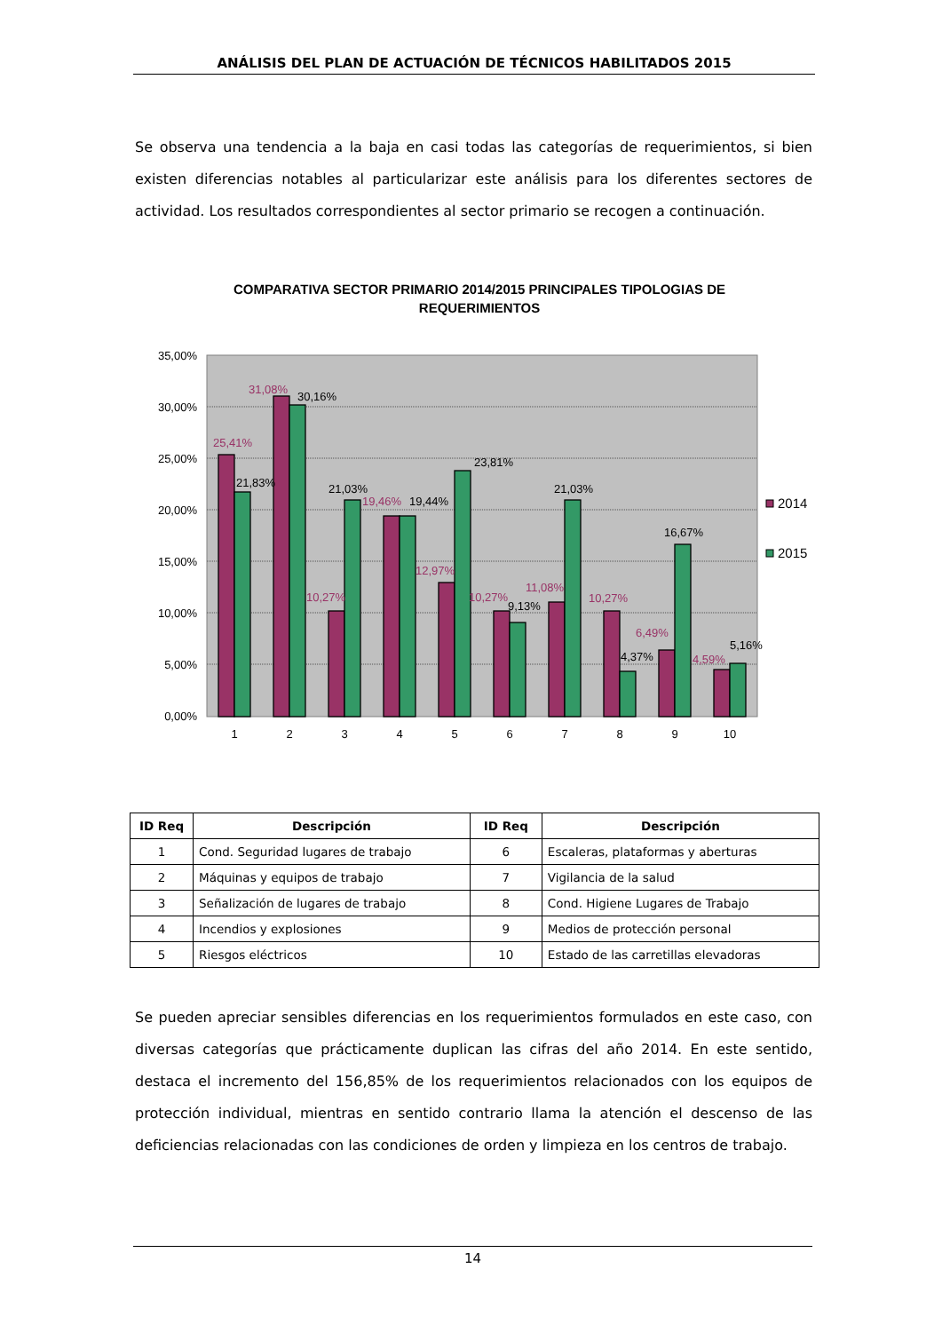ANÁLISIS DEL PLAN DE ACTUACIÓN DE TÉCNICOS HABILITADOS 2015
Se observa una tendencia a la baja en casi todas las categorías de requerimientos, si bien existen diferencias notables al particularizar este análisis para los diferentes sectores de actividad. Los resultados correspondientes al sector primario se recogen a continuación.
COMPARATIVA SECTOR PRIMARIO 2014/2015 PRINCIPALES TIPOLOGIAS DE REQUERIMIENTOS
35,00%
30,00%
25,00%
20,00%
15,00%
10,00%
5,00%
0,00%
25,41%
31,08%
10,27%
19,46%
12,97%
10,27%
11,08%
10,27%
6,49%
4,59%
21,83%
30,16%
21,03%
19,44%
23,81%
9,13%
21,03%
4,37%
16,67%
5,16%
1
2
3
4
5
6
7
8
9
10
2014
2015
| ID Req | Descripción | ID Req | Descripción |
| --- | --- | --- | --- |
| 1 | Cond. Seguridad lugares de trabajo | 6 | Escaleras, plataformas y aberturas |
| 2 | Máquinas y equipos de trabajo | 7 | Vigilancia de la salud |
| 3 | Señalización de lugares de trabajo | 8 | Cond. Higiene Lugares de Trabajo |
| 4 | Incendios y explosiones | 9 | Medios de protección personal |
| 5 | Riesgos eléctricos | 10 | Estado de las carretillas elevadoras |
Se pueden apreciar sensibles diferencias en los requerimientos formulados en este caso, con diversas categorías que prácticamente duplican las cifras del año 2014. En este sentido, destaca el incremento del 156,85% de los requerimientos relacionados con los equipos de protección individual, mientras en sentido contrario llama la atención el descenso de las deficiencias relacionadas con las condiciones de orden y limpieza en los centros de trabajo.
14